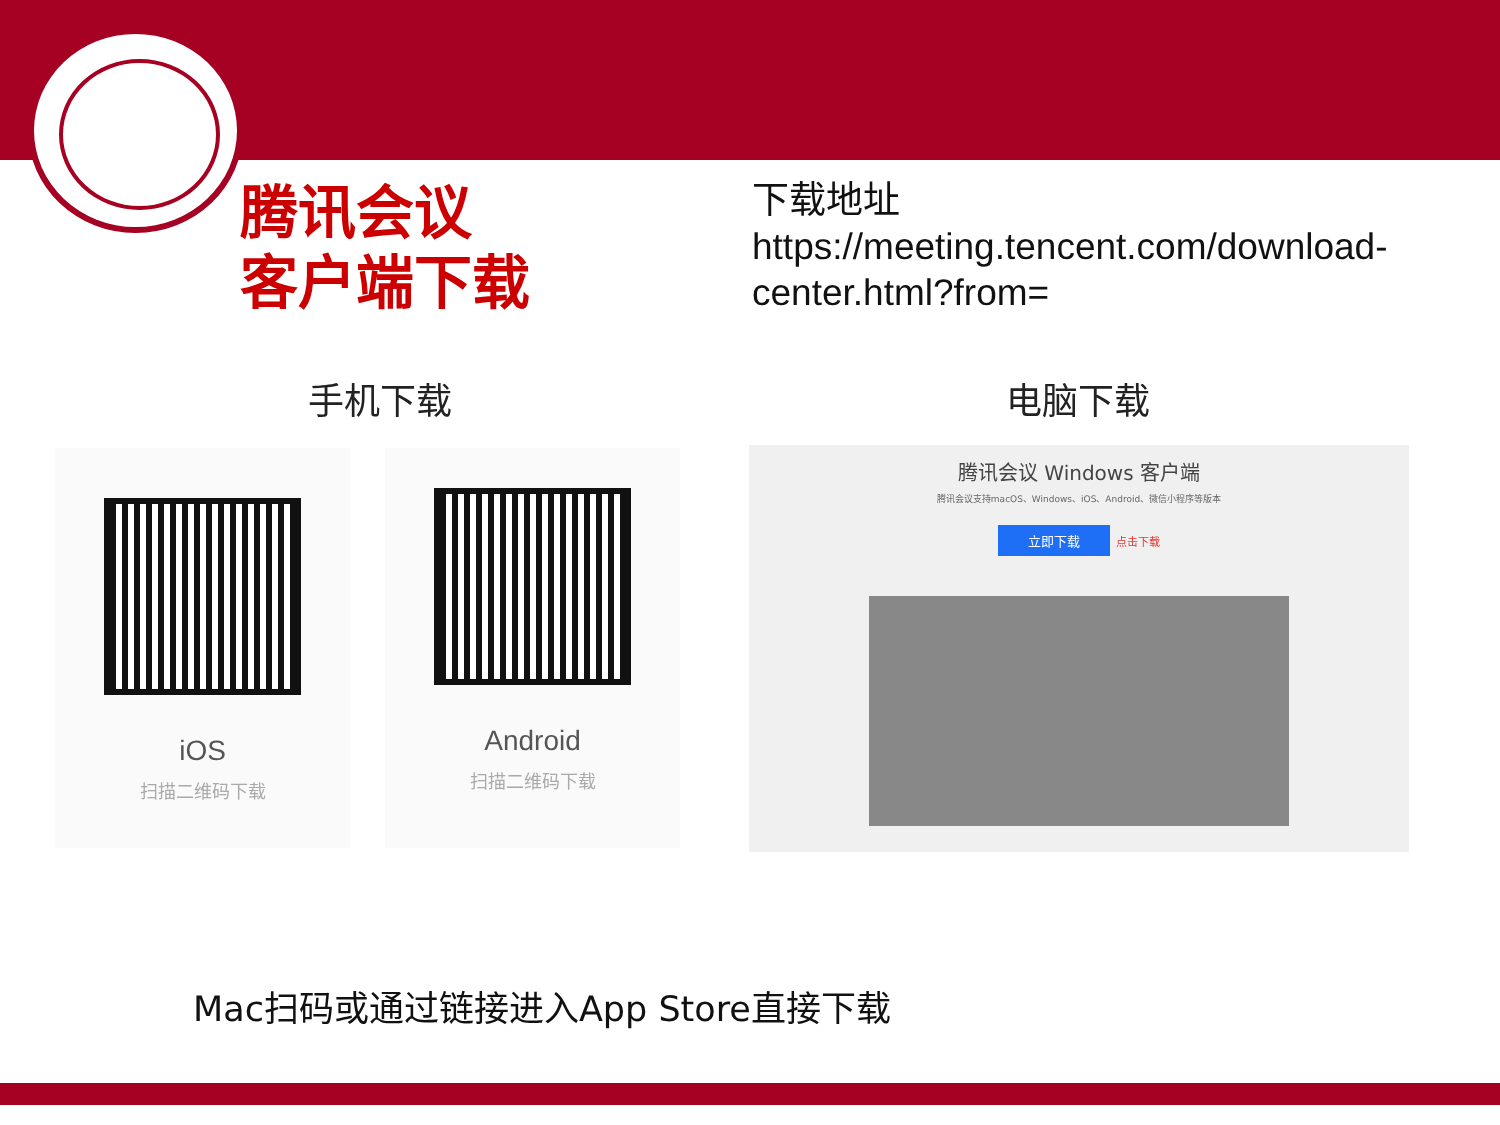腾讯会议
客户端下载
下载地址
https://meeting.tencent.com/download-center.html?from=
手机下载 电脑下载
iOS
扫描二维码下载
Android
扫描二维码下载
腾讯会议 Windows 客户端
腾讯会议支持macOS、Windows、iOS、Android、微信小程序等版本
立即下载 点击下载
Mac扫码或通过链接进入App Store直接下载